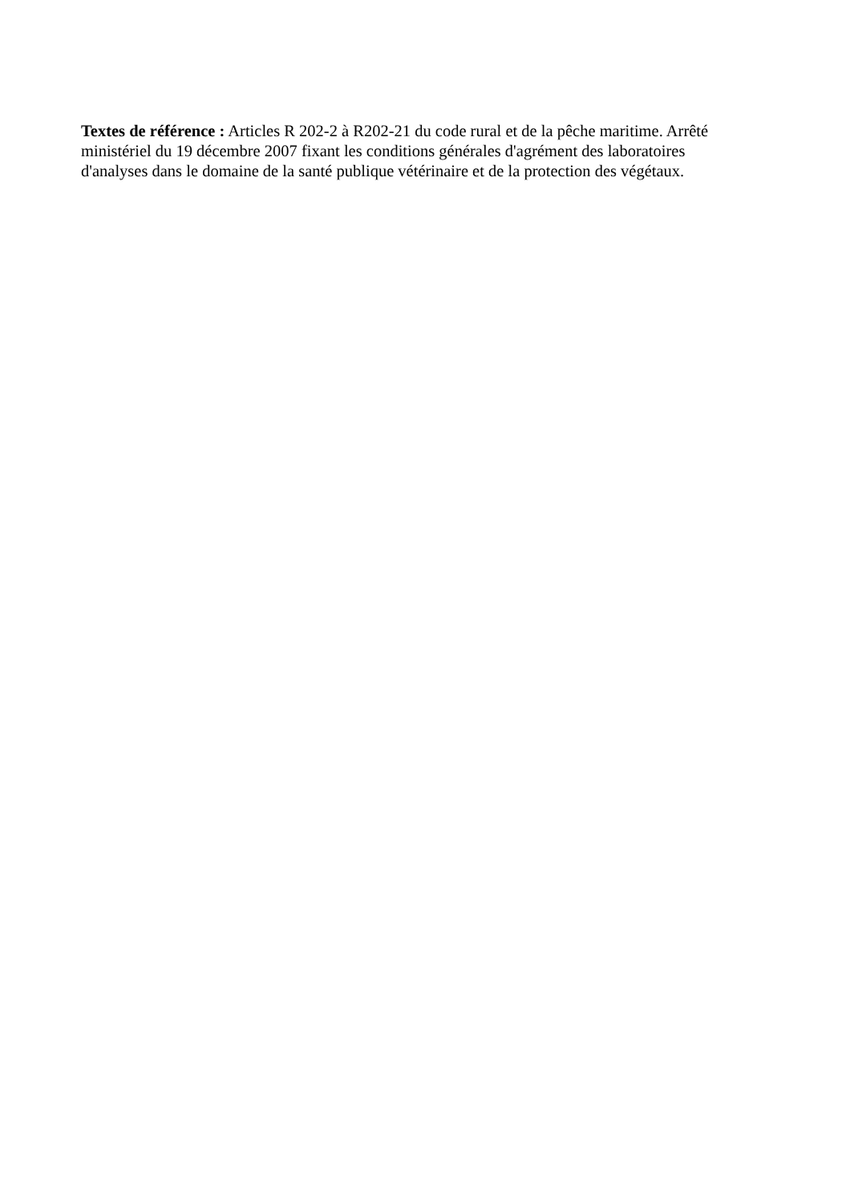Textes de référence : Articles R 202-2 à R202-21 du code rural et de la pêche maritime. Arrêté ministériel du 19 décembre 2007 fixant les conditions générales d'agrément des laboratoires d'analyses dans le domaine de la santé publique vétérinaire et de la protection des végétaux.